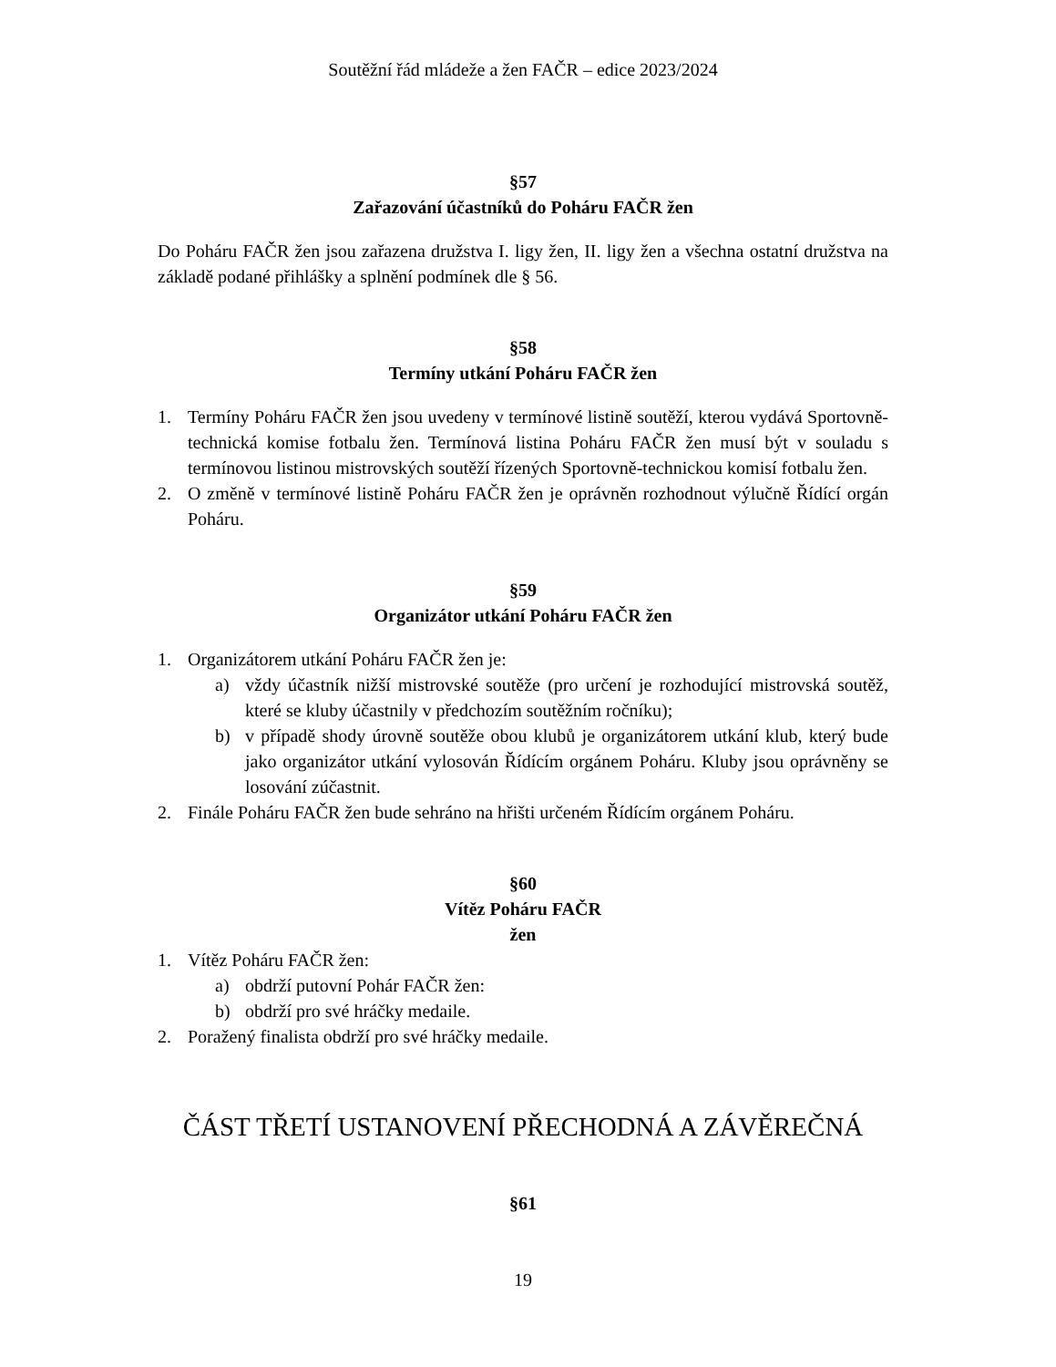Soutěžní řád mládeže a žen FAČR – edice 2023/2024
§57
Zařazování účastníků do Poháru FAČR žen
Do Poháru FAČR žen jsou zařazena družstva I. ligy žen, II. ligy žen a všechna ostatní družstva na základě podané přihlášky a splnění podmínek dle § 56.
§58
Termíny utkání Poháru FAČR žen
1. Termíny Poháru FAČR žen jsou uvedeny v termínové listině soutěží, kterou vydává Sportovně-technická komise fotbalu žen. Termínová listina Poháru FAČR žen musí být v souladu s termínovou listinou mistrovských soutěží řízených Sportovně-technickou komisí fotbalu žen.
2. O změně v termínové listině Poháru FAČR žen je oprávněn rozhodnout výlučně Řídící orgán Poháru.
§59
Organizátor utkání Poháru FAČR žen
1. Organizátorem utkání Poháru FAČR žen je:
a) vždy účastník nižší mistrovské soutěže (pro určení je rozhodující mistrovská soutěž, které se kluby účastnily v předchozím soutěžním ročníku);
b) v případě shody úrovně soutěže obou klubů je organizátorem utkání klub, který bude jako organizátor utkání vylosován Řídícím orgánem Poháru. Kluby jsou oprávněny se losování zúčastnit.
2. Finále Poháru FAČR žen bude sehráno na hřišti určeném Řídícím orgánem Poháru.
§60
Vítěz Poháru FAČR
žen
1. Vítěz Poháru FAČR žen:
a) obdrží putovní Pohár FAČR žen:
b) obdrží pro své hráčky medaile.
2. Poražený finalista obdrží pro své hráčky medaile.
ČÁST TŘETÍ USTANOVENÍ PŘECHODNÁ A ZÁVĚREČNÁ
§61
19